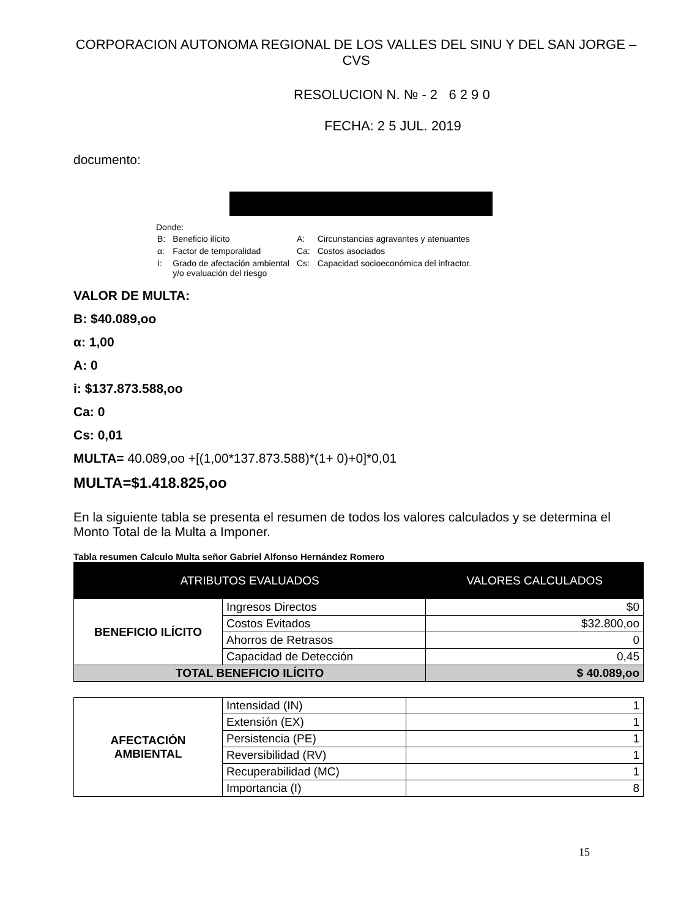CORPORACION AUTONOMA REGIONAL DE LOS VALLES DEL SINU Y DEL SAN JORGE – CVS
RESOLUCION N. № - 2 6 2 9 0
FECHA: 2 5 JUL. 2019
documento:
Donde:
| B: | Beneficio ilícito | A: | Circunstancias agravantes y atenuantes |
| α: | Factor de temporalidad | Ca: | Costos asociados |
| I: | Grado de afectación ambiental y/o evaluación del riesgo | Cs: | Capacidad socioeconómica del infractor. |
VALOR DE MULTA:
B: $40.089,oo
α: 1,00
A: 0
i: $137.873.588,oo
Ca: 0
Cs: 0,01
MULTA= 40.089,oo +[(1,00*137.873.588)*(1+ 0)+0]*0,01
MULTA=$1.418.825,oo
En la siguiente tabla se presenta el resumen de todos los valores calculados y se determina el Monto Total de la Multa a Imponer.
Tabla resumen Calculo Multa señor Gabriel Alfonso Hernández Romero
| ATRIBUTOS EVALUADOS | | VALORES CALCULADOS |
| --- | --- | --- |
| BENEFICIO ILÍCITO | Ingresos Directos | $0 |
| | Costos Evitados | $32.800,oo |
| | Ahorros de Retrasos | 0 |
| | Capacidad de Detección | 0,45 |
| TOTAL BENEFICIO ILÍCITO | | $ 40.089,oo |
| AFECTACIÓN AMBIENTAL | Intensidad (IN) | 1 |
| | Extensión (EX) | 1 |
| | Persistencia (PE) | 1 |
| | Reversibilidad (RV) | 1 |
| | Recuperabilidad (MC) | 1 |
| | Importancia (I) | 8 |
15